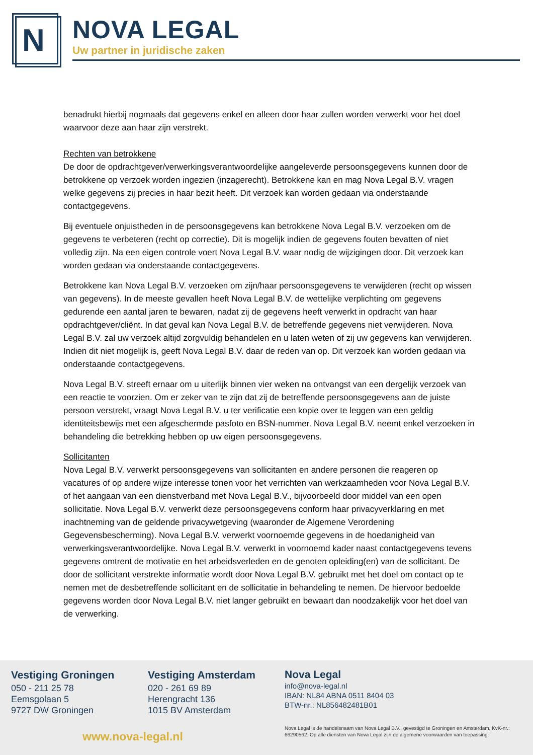N
NOVA LEGAL
Uw partner in juridische zaken
benadrukt hierbij nogmaals dat gegevens enkel en alleen door haar zullen worden verwerkt voor het doel waarvoor deze aan haar zijn verstrekt.
Rechten van betrokkene
De door de opdrachtgever/verwerkingsverantwoordelijke aangeleverde persoonsgegevens kunnen door de betrokkene op verzoek worden ingezien (inzagerecht). Betrokkene kan en mag Nova Legal B.V. vragen welke gegevens zij precies in haar bezit heeft. Dit verzoek kan worden gedaan via onderstaande contactgegevens.
Bij eventuele onjuistheden in de persoonsgegevens kan betrokkene Nova Legal B.V. verzoeken om de gegevens te verbeteren (recht op correctie). Dit is mogelijk indien de gegevens fouten bevatten of niet volledig zijn. Na een eigen controle voert Nova Legal B.V. waar nodig de wijzigingen door. Dit verzoek kan worden gedaan via onderstaande contactgegevens.
Betrokkene kan Nova Legal B.V. verzoeken om zijn/haar persoonsgegevens te verwijderen (recht op wissen van gegevens). In de meeste gevallen heeft Nova Legal B.V. de wettelijke verplichting om gegevens gedurende een aantal jaren te bewaren, nadat zij de gegevens heeft verwerkt in opdracht van haar opdrachtgever/cliënt. In dat geval kan Nova Legal B.V. de betreffende gegevens niet verwijderen. Nova Legal B.V. zal uw verzoek altijd zorgvuldig behandelen en u laten weten of zij uw gegevens kan verwijderen. Indien dit niet mogelijk is, geeft Nova Legal B.V. daar de reden van op. Dit verzoek kan worden gedaan via onderstaande contactgegevens.
Nova Legal B.V. streeft ernaar om u uiterlijk binnen vier weken na ontvangst van een dergelijk verzoek van een reactie te voorzien. Om er zeker van te zijn dat zij de betreffende persoonsgegevens aan de juiste persoon verstrekt, vraagt Nova Legal B.V. u ter verificatie een kopie over te leggen van een geldig identiteitsbewijs met een afgeschermde pasfoto en BSN-nummer. Nova Legal B.V. neemt enkel verzoeken in behandeling die betrekking hebben op uw eigen persoonsgegevens.
Sollicitanten
Nova Legal B.V. verwerkt persoonsgegevens van sollicitanten en andere personen die reageren op vacatures of op andere wijze interesse tonen voor het verrichten van werkzaamheden voor Nova Legal B.V. of het aangaan van een dienstverband met Nova Legal B.V., bijvoorbeeld door middel van een open sollicitatie. Nova Legal B.V. verwerkt deze persoonsgegevens conform haar privacyverklaring en met inachtneming van de geldende privacywetgeving (waaronder de Algemene Verordening Gegevensbescherming). Nova Legal B.V. verwerkt voornoemde gegevens in de hoedanigheid van verwerkingsverantwoordelijke. Nova Legal B.V. verwerkt in voornoemd kader naast contactgegevens tevens gegevens omtrent de motivatie en het arbeidsverleden en de genoten opleiding(en) van de sollicitant. De door de sollicitant verstrekte informatie wordt door Nova Legal B.V. gebruikt met het doel om contact op te nemen met de desbetreffende sollicitant en de sollicitatie in behandeling te nemen. De hiervoor bedoelde gegevens worden door Nova Legal B.V. niet langer gebruikt en bewaart dan noodzakelijk voor het doel van de verwerking.
Vestiging Groningen
050 - 211 25 78
Eemsgolaan 5
9727 DW Groningen
Vestiging Amsterdam
020 - 261 69 89
Herengracht 136
1015 BV Amsterdam
Nova Legal
info@nova-legal.nl
IBAN: NL84 ABNA 0511 8404 03
BTW-nr.: NL856482481B01
www.nova-legal.nl
Nova Legal is de handelsnaam van Nova Legal B.V., gevestigd te Groningen en Amsterdam, KvK-nr.: 66290562. Op alle diensten van Nova Legal zijn de algemene voorwaarden van toepassing.